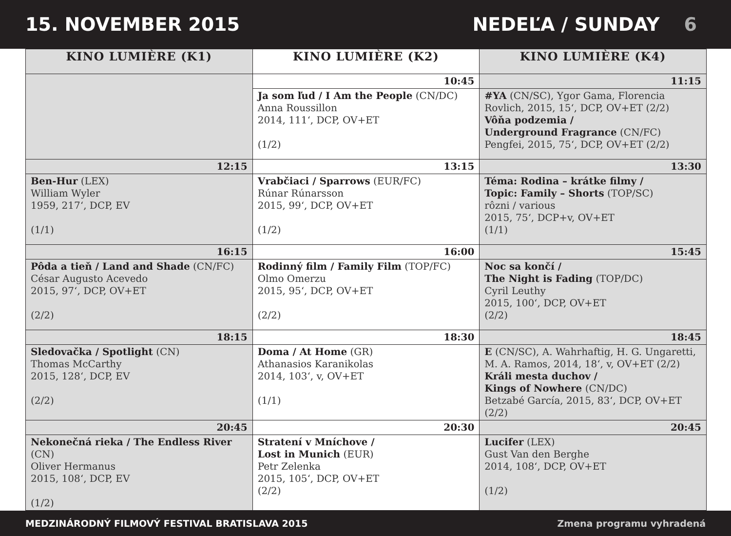15. NOVEMBER 2015 NEDEĽA / SUNDAY 6
| KINO LUMIÈRE (K1) | KINO LUMIÈRE (K2) | KINO LUMIÈRE (K4) |
| --- | --- | --- |
| | 10:45 | 11:15 |
| | Ja som ľud / I Am the People (CN/DC) Anna Roussillon 2014, 111‘, DCP, OV+ET (1/2) | #YA (CN/SC), Ygor Gama, Florencia Rovlich, 2015, 15‘, DCP, OV+ET (2/2) Vôňa podzemia / Underground Fragrance (CN/FC) Pengfei, 2015, 75‘, DCP, OV+ET (2/2) |
| 12:15 | 13:15 | 13:30 |
| Ben-Hur (LEX) William Wyler 1959, 217‘, DCP, EV (1/1) | Vrabčiaci / Sparrows (EUR/FC) Rúnar Rúnarsson 2015, 99‘, DCP, OV+ET (1/2) | Téma: Rodina – krátke filmy / Topic: Family – Shorts (TOP/SC) rôzni / various 2015, 75‘, DCP+v, OV+ET (1/1) |
| 16:15 | 16:00 | 15:45 |
| Pôda a tieň / Land and Shade (CN/FC) César Augusto Acevedo 2015, 97‘, DCP, OV+ET (2/2) | Rodinný film / Family Film (TOP/FC) Olmo Omerzu 2015, 95‘, DCP, OV+ET (2/2) | Noc sa končí / The Night is Fading (TOP/DC) Cyril Leuthy 2015, 100‘, DCP, OV+ET (2/2) |
| 18:15 | 18:30 | 18:45 |
| Sledovačka / Spotlight (CN) Thomas McCarthy 2015, 128‘, DCP, EV (2/2) | Doma / At Home (GR) Athanasios Karanikolas 2014, 103‘, v, OV+ET (1/1) | E (CN/SC), A. Wahrhaftig, H. G. Ungaretti, M. A. Ramos, 2014, 18‘, v, OV+ET (2/2) Králi mesta duchov / Kings of Nowhere (CN/DC) Betzabé García, 2015, 83‘, DCP, OV+ET (2/2) |
| 20:45 | 20:30 | 20:45 |
| Nekonečná rieka / The Endless River (CN) Oliver Hermanus 2015, 108‘, DCP, EV (1/2) | Stratení v Mníchove / Lost in Munich (EUR) Petr Zelenka 2015, 105‘, DCP, OV+ET (2/2) | Lucifer (LEX) Gust Van den Berghe 2014, 108‘, DCP, OV+ET (1/2) |
MEDZINÁRODNÝ FILMOVÝ FESTIVAL BRATISLAVA 2015 Zmena programu vyhradená